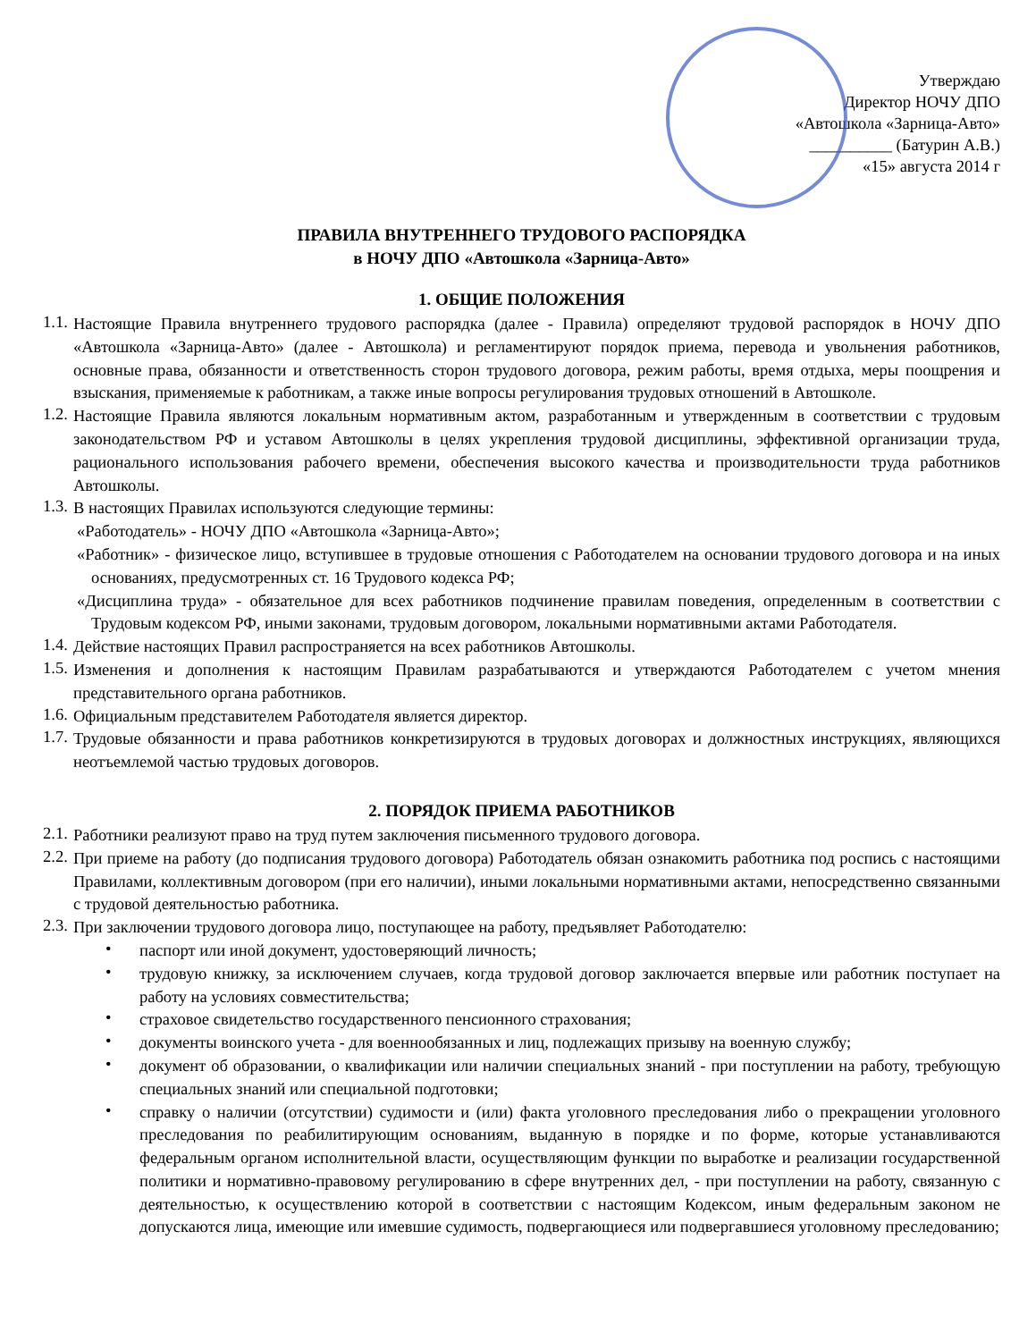Утверждаю
Директор НОЧУ ДПО
«Автошкола «Зарница-Авто»
__________ (Батурин А.В.)
«15» августа 2014 г
ПРАВИЛА ВНУТРЕННЕГО ТРУДОВОГО РАСПОРЯДКА
в НОЧУ ДПО «Автошкола «Зарница-Авто»
1. ОБЩИЕ ПОЛОЖЕНИЯ
1.1.
Настоящие Правила внутреннего трудового распорядка (далее - Правила) определяют трудовой распорядок в НОЧУ ДПО «Автошкола «Зарница-Авто» (далее - Автошкола) и регламентируют порядок приема, перевода и увольнения работников, основные права, обязанности и ответственность сторон трудового договора, режим работы, время отдыха, меры поощрения и взыскания, применяемые к работникам, а также иные вопросы регулирования трудовых отношений в Автошколе.
1.2.
Настоящие Правила являются локальным нормативным актом, разработанным и утвержденным в соответствии с трудовым законодательством РФ и уставом Автошколы в целях укрепления трудовой дисциплины, эффективной организации труда, рационального использования рабочего времени, обеспечения высокого качества и производительности труда работников Автошколы.
1.3.
В настоящих Правилах используются следующие термины:
«Работодатель» - НОЧУ ДПО «Автошкола «Зарница-Авто»;
«Работник» - физическое лицо, вступившее в трудовые отношения с Работодателем на основании трудового договора и на иных основаниях, предусмотренных ст. 16 Трудового кодекса РФ;
«Дисциплина труда» - обязательное для всех работников подчинение правилам поведения, определенным в соответствии с Трудовым кодексом РФ, иными законами, трудовым договором, локальными нормативными актами Работодателя.
1.4.
Действие настоящих Правил распространяется на всех работников Автошколы.
1.5.
Изменения и дополнения к настоящим Правилам разрабатываются и утверждаются Работодателем с учетом мнения представительного органа работников.
1.6.
Официальным представителем Работодателя является директор.
1.7.
Трудовые обязанности и права работников конкретизируются в трудовых договорах и должностных инструкциях, являющихся неотъемлемой частью трудовых договоров.
2. ПОРЯДОК ПРИЕМА РАБОТНИКОВ
2.1.
Работники реализуют право на труд путем заключения письменного трудового договора.
2.2.
При приеме на работу (до подписания трудового договора) Работодатель обязан ознакомить работника под роспись с настоящими Правилами, коллективным договором (при его наличии), иными локальными нормативными актами, непосредственно связанными с трудовой деятельностью работника.
2.3.
При заключении трудового договора лицо, поступающее на работу, предъявляет Работодателю:
•
паспорт или иной документ, удостоверяющий личность;
•
трудовую книжку, за исключением случаев, когда трудовой договор заключается впервые или работник поступает на работу на условиях совместительства;
•
страховое свидетельство государственного пенсионного страхования;
•
документы воинского учета - для военнообязанных и лиц, подлежащих призыву на военную службу;
•
документ об образовании, о квалификации или наличии специальных знаний - при поступлении на работу, требующую специальных знаний или специальной подготовки;
•
справку о наличии (отсутствии) судимости и (или) факта уголовного преследования либо о прекращении уголовного преследования по реабилитирующим основаниям, выданную в порядке и по форме, которые устанавливаются федеральным органом исполнительной власти, осуществляющим функции по выработке и реализации государственной политики и нормативно-правовому регулированию в сфере внутренних дел, - при поступлении на работу, связанную с деятельностью, к осуществлению которой в соответствии с настоящим Кодексом, иным федеральным законом не допускаются лица, имеющие или имевшие судимость, подвергающиеся или подвергавшиеся уголовному преследованию;